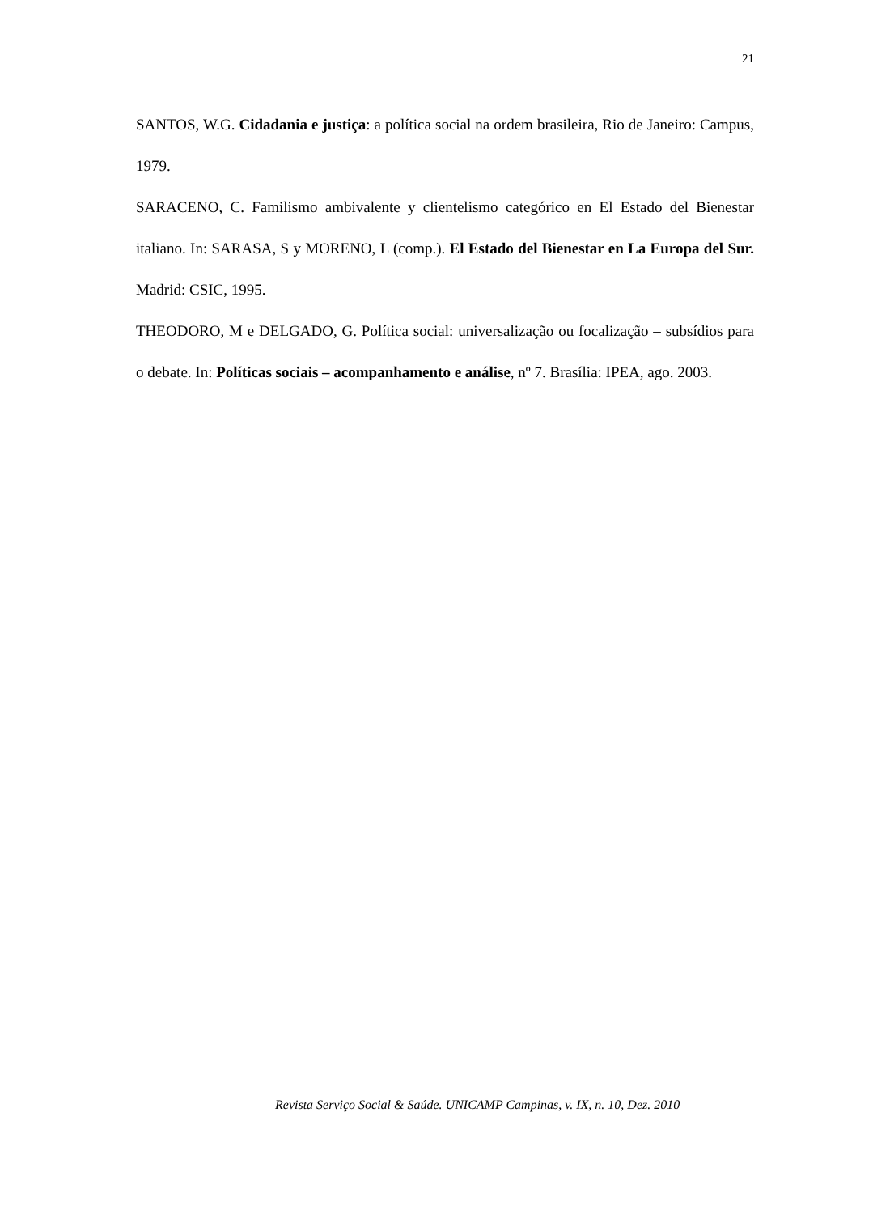21
SANTOS, W.G. Cidadania e justiça: a política social na ordem brasileira, Rio de Janeiro: Campus, 1979.
SARACENO, C. Familismo ambivalente y clientelismo categórico en El Estado del Bienestar italiano. In: SARASA, S y MORENO, L (comp.). El Estado del Bienestar en La Europa del Sur. Madrid: CSIC, 1995.
THEODORO, M e DELGADO, G. Política social: universalização ou focalização – subsídios para o debate. In: Políticas sociais – acompanhamento e análise, nº 7. Brasília: IPEA, ago. 2003.
Revista Serviço Social & Saúde. UNICAMP Campinas, v. IX, n. 10, Dez. 2010